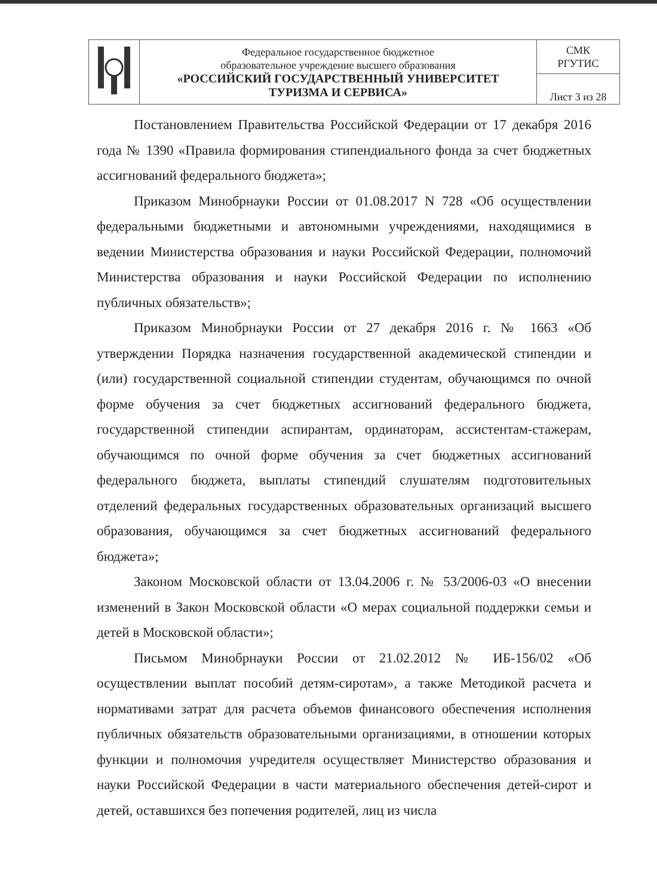| | Федеральное государственное бюджетное образовательное учреждение высшего образования «РОССИЙСКИЙ ГОСУДАРСТВЕННЫЙ УНИВЕРСИТЕТ ТУРИЗМА И СЕРВИСА» | СМК РГУТИС |
| | | Лист 3 из 28 |
Постановлением Правительства Российской Федерации от 17 декабря 2016 года № 1390 «Правила формирования стипендиального фонда за счет бюджетных ассигнований федерального бюджета»;
Приказом Минобрнауки России от 01.08.2017 N 728 «Об осуществлении федеральными бюджетными и автономными учреждениями, находящимися в ведении Министерства образования и науки Российской Федерации, полномочий Министерства образования и науки Российской Федерации по исполнению публичных обязательств»;
Приказом Минобрнауки России от 27 декабря 2016 г. № 1663 «Об утверждении Порядка назначения государственной академической стипендии и (или) государственной социальной стипендии студентам, обучающимся по очной форме обучения за счет бюджетных ассигнований федерального бюджета, государственной стипендии аспирантам, ординаторам, ассистентам-стажерам, обучающимся по очной форме обучения за счет бюджетных ассигнований федерального бюджета, выплаты стипендий слушателям подготовительных отделений федеральных государственных образовательных организаций высшего образования, обучающимся за счет бюджетных ассигнований федерального бюджета»;
Законом Московской области от 13.04.2006 г. № 53/2006-03 «О внесении изменений в Закон Московской области «О мерах социальной поддержки семьи и детей в Московской области»;
Письмом Минобрнауки России от 21.02.2012 № ИБ-156/02 «Об осуществлении выплат пособий детям-сиротам», а также Методикой расчета и нормативами затрат для расчета объемов финансового обеспечения исполнения публичных обязательств образовательными организациями, в отношении которых функции и полномочия учредителя осуществляет Министерство образования и науки Российской Федерации в части материального обеспечения детей-сирот и детей, оставшихся без попечения родителей, лиц из числа